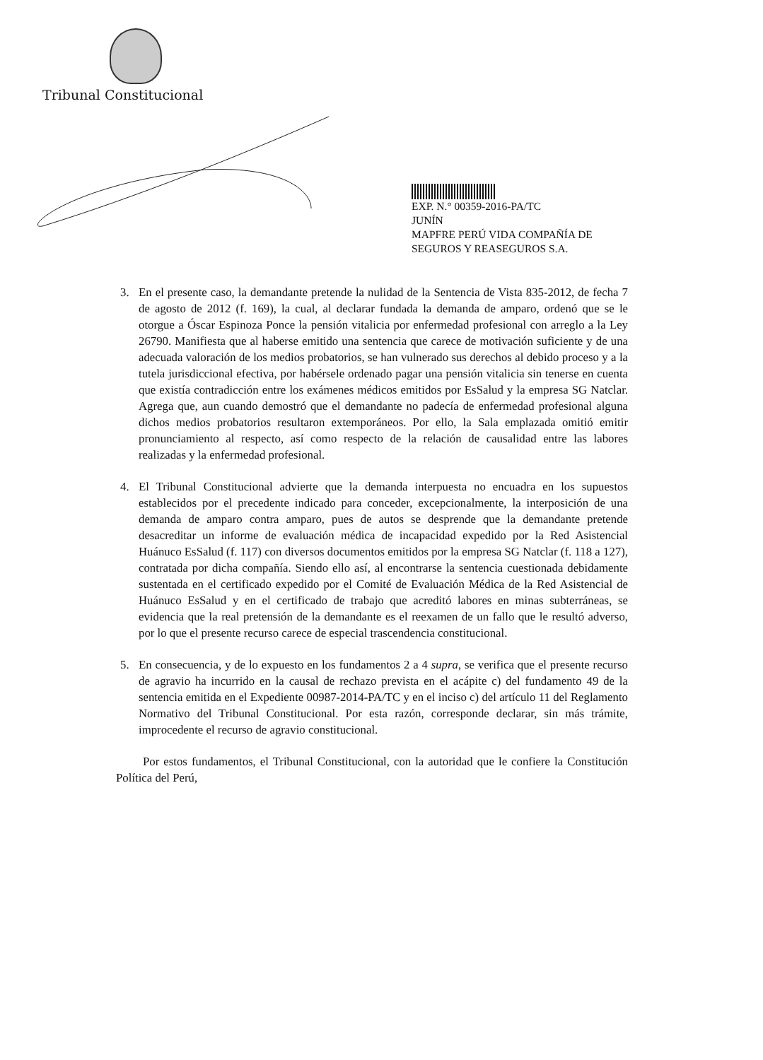Tribunal Constitucional
EXP. N.° 00359-2016-PA/TC
JUNÍN
MAPFRE PERÚ VIDA COMPAÑÍA DE SEGUROS Y REASEGUROS S.A.
3. En el presente caso, la demandante pretende la nulidad de la Sentencia de Vista 835-2012, de fecha 7 de agosto de 2012 (f. 169), la cual, al declarar fundada la demanda de amparo, ordenó que se le otorgue a Óscar Espinoza Ponce la pensión vitalicia por enfermedad profesional con arreglo a la Ley 26790. Manifiesta que al haberse emitido una sentencia que carece de motivación suficiente y de una adecuada valoración de los medios probatorios, se han vulnerado sus derechos al debido proceso y a la tutela jurisdiccional efectiva, por habérsele ordenado pagar una pensión vitalicia sin tenerse en cuenta que existía contradicción entre los exámenes médicos emitidos por EsSalud y la empresa SG Natclar. Agrega que, aun cuando demostró que el demandante no padecía de enfermedad profesional alguna dichos medios probatorios resultaron extemporáneos. Por ello, la Sala emplazada omitió emitir pronunciamiento al respecto, así como respecto de la relación de causalidad entre las labores realizadas y la enfermedad profesional.
4. El Tribunal Constitucional advierte que la demanda interpuesta no encuadra en los supuestos establecidos por el precedente indicado para conceder, excepcionalmente, la interposición de una demanda de amparo contra amparo, pues de autos se desprende que la demandante pretende desacreditar un informe de evaluación médica de incapacidad expedido por la Red Asistencial Huánuco EsSalud (f. 117) con diversos documentos emitidos por la empresa SG Natclar (f. 118 a 127), contratada por dicha compañía. Siendo ello así, al encontrarse la sentencia cuestionada debidamente sustentada en el certificado expedido por el Comité de Evaluación Médica de la Red Asistencial de Huánuco EsSalud y en el certificado de trabajo que acreditó labores en minas subterráneas, se evidencia que la real pretensión de la demandante es el reexamen de un fallo que le resultó adverso, por lo que el presente recurso carece de especial trascendencia constitucional.
5. En consecuencia, y de lo expuesto en los fundamentos 2 a 4 supra, se verifica que el presente recurso de agravio ha incurrido en la causal de rechazo prevista en el acápite c) del fundamento 49 de la sentencia emitida en el Expediente 00987-2014-PA/TC y en el inciso c) del artículo 11 del Reglamento Normativo del Tribunal Constitucional. Por esta razón, corresponde declarar, sin más trámite, improcedente el recurso de agravio constitucional.
Por estos fundamentos, el Tribunal Constitucional, con la autoridad que le confiere la Constitución Política del Perú,